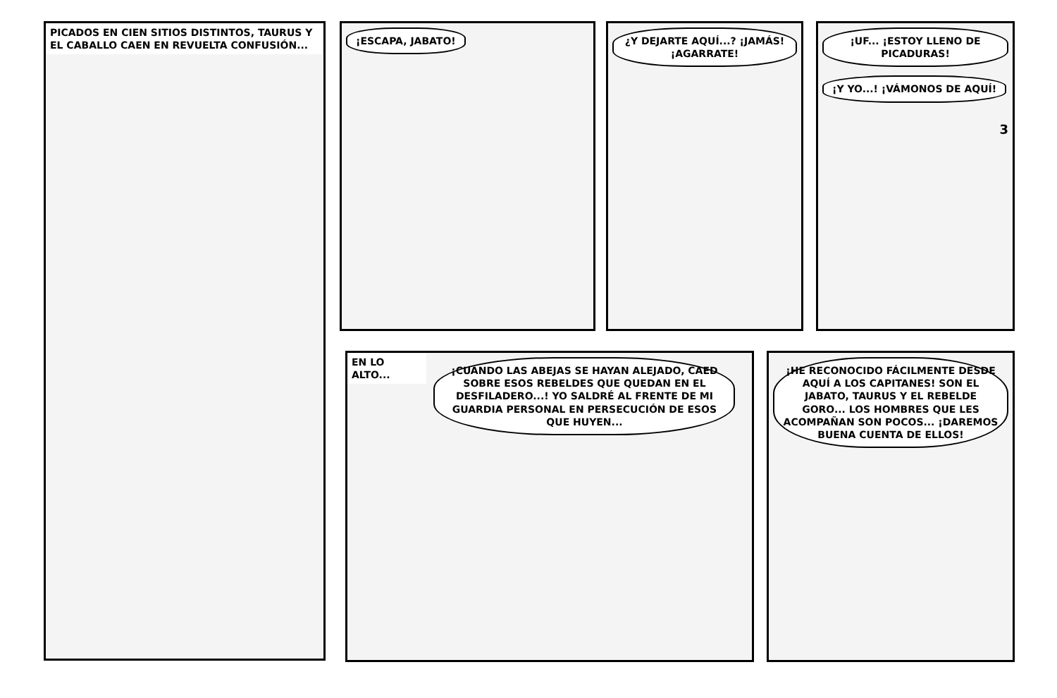PICADOS EN CIEN SITIOS DISTINTOS, TAURUS Y EL CABALLO CAEN EN REVUELTA CONFUSIÓN...
¡ESCAPA, JABATO!
¿Y DEJARTE AQUÍ...? ¡JAMÁS! ¡AGARRATE!
¡UF... ¡ESTOY LLENO DE PICADURAS!
¡Y YO...! ¡VÁMONOS DE AQUÍ!
3
EN LO ALTO...
¡CUANDO LAS ABEJAS SE HAYAN ALEJADO, CAED SOBRE ESOS REBELDES QUE QUEDAN EN EL DESFILADERO...! YO SALDRÉ AL FRENTE DE MI GUARDIA PERSONAL EN PERSECUCIÓN DE ESOS QUE HUYEN...
¡HE RECONOCIDO FÁCILMENTE DESDE AQUÍ A LOS CAPITANES! SON EL JABATO, TAURUS Y EL REBELDE GORO... LOS HOMBRES QUE LES ACOMPAÑAN SON POCOS... ¡DAREMOS BUENA CUENTA DE ELLOS!